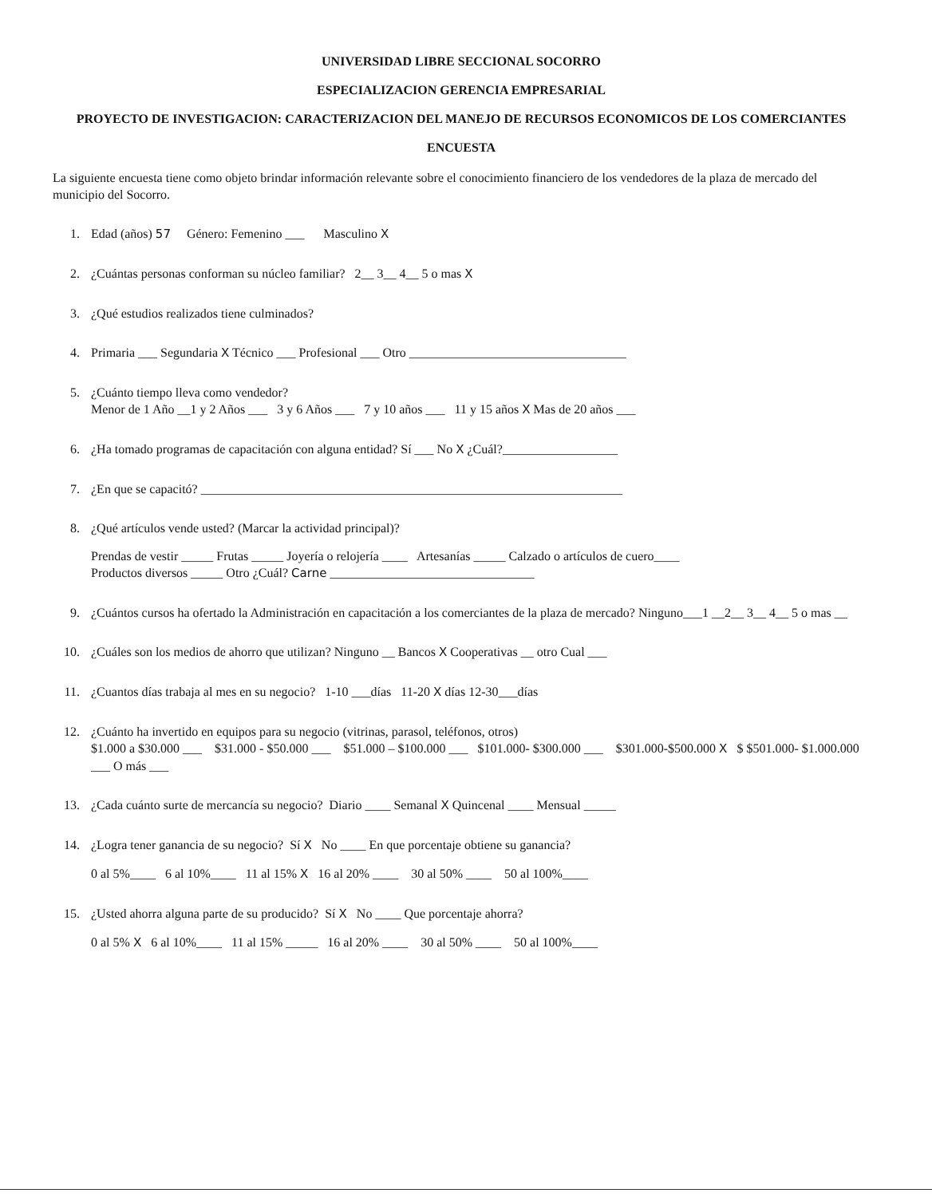UNIVERSIDAD LIBRE SECCIONAL SOCORRO
ESPECIALIZACION GERENCIA EMPRESARIAL
PROYECTO DE INVESTIGACION: CARACTERIZACION DEL MANEJO DE RECURSOS ECONOMICOS DE LOS COMERCIANTES
ENCUESTA
La siguiente encuesta tiene como objeto brindar información relevante sobre el conocimiento financiero de los vendedores de la plaza de mercado del municipio del Socorro.
1. Edad (años) 57 Género: Femenino ___ Masculino X
2. ¿Cuántas personas conforman su núcleo familiar? 2__ 3__ 4__ 5 o mas X
3. ¿Qué estudios realizados tiene culminados?
4. Primaria ___ Segundaria X Técnico ___ Profesional ___ Otro __________________________________
5. ¿Cuánto tiempo lleva como vendedor?
Menor de 1 Año __1 y 2 Años ___ 3 y 6 Años ___ 7 y 10 años ___ 11 y 15 años X Mas de 20 años ___
6. ¿Ha tomado programas de capacitación con alguna entidad? Sí ___ No X ¿Cuál?__________________
7. ¿En que se capacitó? __________________________________________________________________
8. ¿Qué artículos vende usted? (Marcar la actividad principal)?
Prendas de vestir _____ Frutas _____ Joyería o relojería ____ Artesanías _____ Calzado o artículos de cuero____
Productos diversos _____ Otro ¿Cuál? Carne ________________________________
9. ¿Cuántos cursos ha ofertado la Administración en capacitación a los comerciantes de la plaza de mercado? Ninguno___1 __2__ 3__ 4__ 5 o mas __
10. ¿Cuáles son los medios de ahorro que utilizan? Ninguno __ Bancos X Cooperativas __ otro Cual ___
11. ¿Cuantos días trabaja al mes en su negocio? 1-10 ___días 11-20 X días 12-30___días
12. ¿Cuánto ha invertido en equipos para su negocio (vitrinas, parasol, teléfonos, otros)
$1.000 a $30.000 ___ $31.000 - $50.000 ___ $51.000 – $100.000 ___ $101.000- $300.000 ___ $301.000-$500.000 X $ $501.000- $1.000.000 ___ O más ___
13. ¿Cada cuánto surte de mercancía su negocio? Diario ____ Semanal X Quincenal ____ Mensual _____
14. ¿Logra tener ganancia de su negocio? Sí X No ____ En que porcentaje obtiene su ganancia?
0 al 5%____ 6 al 10%____ 11 al 15% X 16 al 20% ____ 30 al 50% ____ 50 al 100%____
15. ¿Usted ahorra alguna parte de su producido? Sí X No ____ Que porcentaje ahorra?
0 al 5% X 6 al 10%____ 11 al 15% _____ 16 al 20% ____ 30 al 50% ____ 50 al 100%____